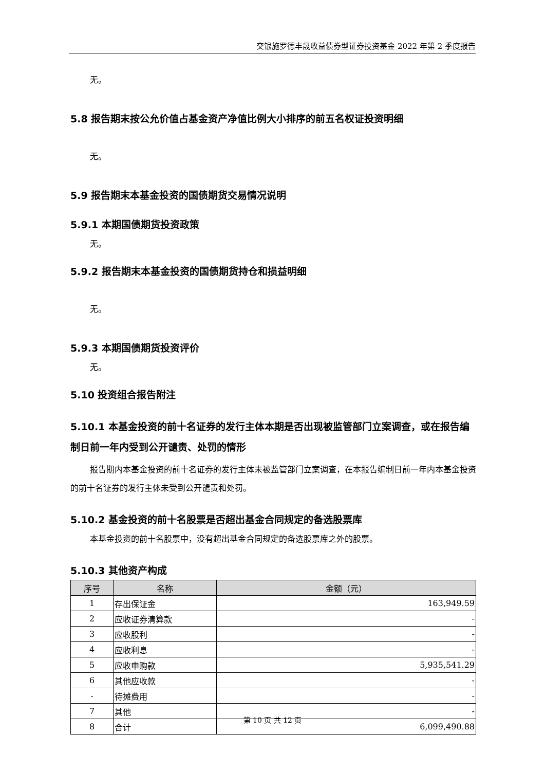交银施罗德丰晟收益债券型证券投资基金 2022 年第 2 季度报告
无。
5.8 报告期末按公允价值占基金资产净值比例大小排序的前五名权证投资明细
无。
5.9 报告期末本基金投资的国债期货交易情况说明
5.9.1 本期国债期货投资政策
无。
5.9.2 报告期末本基金投资的国债期货持仓和损益明细
无。
5.9.3 本期国债期货投资评价
无。
5.10 投资组合报告附注
5.10.1 本基金投资的前十名证券的发行主体本期是否出现被监管部门立案调查，或在报告编制日前一年内受到公开谴责、处罚的情形
报告期内本基金投资的前十名证券的发行主体未被监管部门立案调查，在本报告编制日前一年内本基金投资的前十名证券的发行主体未受到公开谴责和处罚。
5.10.2 基金投资的前十名股票是否超出基金合同规定的备选股票库
本基金投资的前十名股票中，没有超出基金合同规定的备选股票库之外的股票。
5.10.3 其他资产构成
| 序号 | 名称 | 金额（元） |
| --- | --- | --- |
| 1 | 存出保证金 | 163,949.59 |
| 2 | 应收证券清算款 | - |
| 3 | 应收股利 | - |
| 4 | 应收利息 | - |
| 5 | 应收申购款 | 5,935,541.29 |
| 6 | 其他应收款 | - |
| - | 待摊费用 | - |
| 7 | 其他 | - |
| 8 | 合计 | 6,099,490.88 |
第 10 页 共 12 页